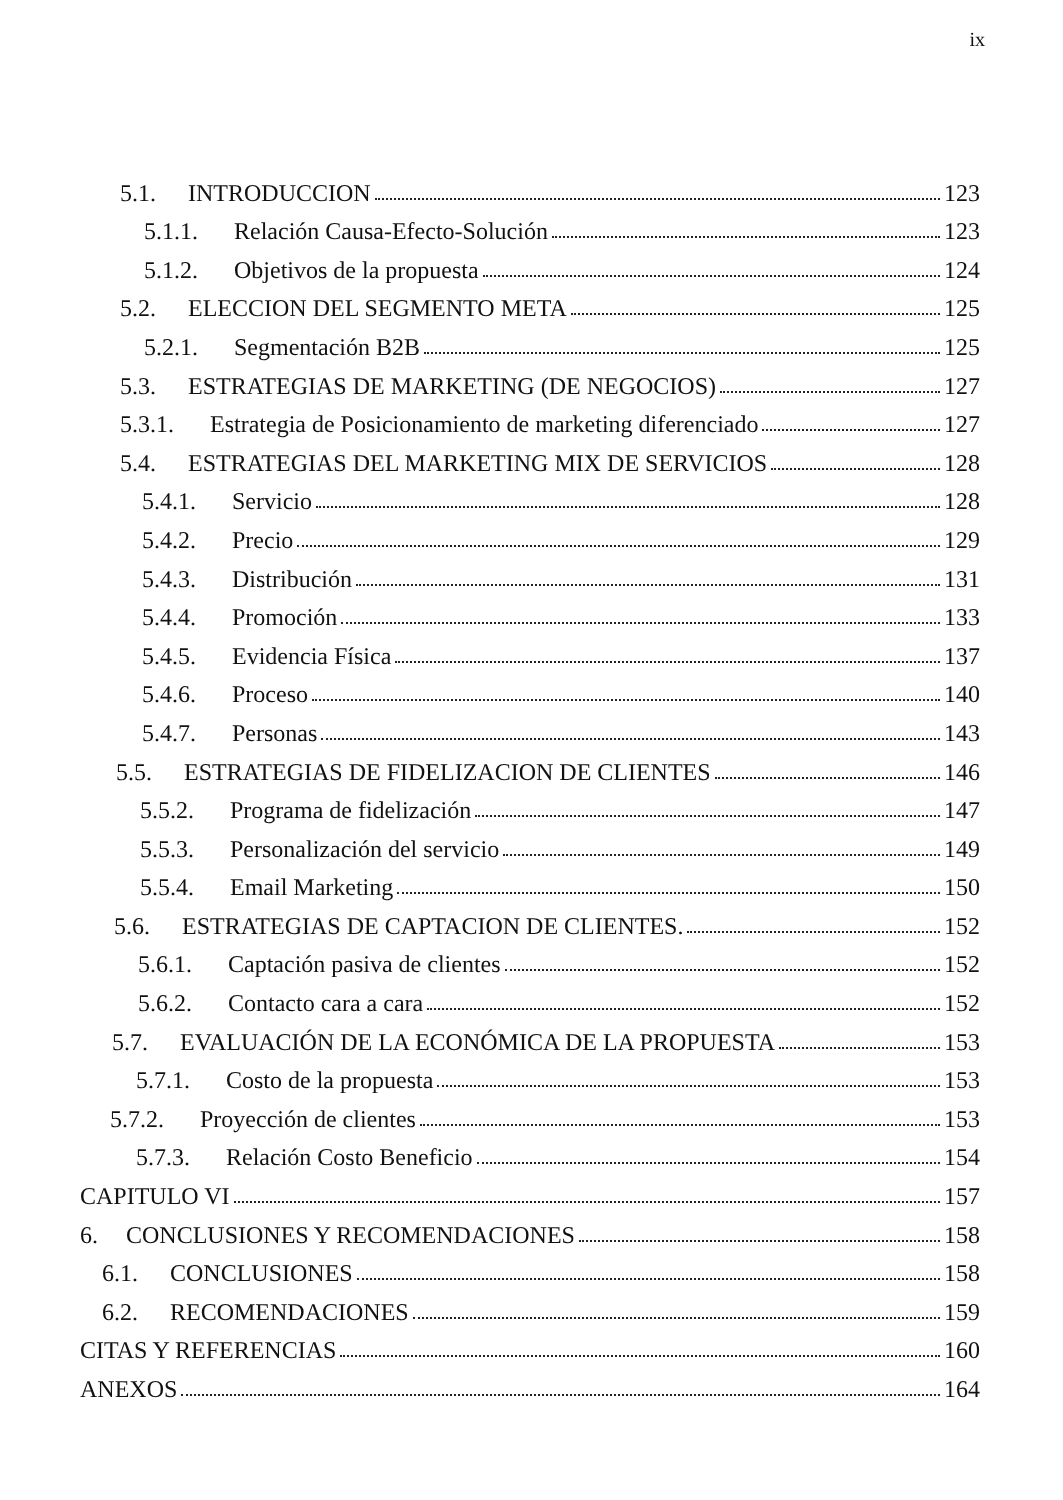ix
5.1. INTRODUCCION 123
5.1.1. Relación Causa-Efecto-Solución 123
5.1.2. Objetivos de la propuesta 124
5.2. ELECCION DEL SEGMENTO META 125
5.2.1. Segmentación B2B 125
5.3. ESTRATEGIAS DE MARKETING (DE NEGOCIOS) 127
5.3.1. Estrategia de Posicionamiento de marketing diferenciado 127
5.4. ESTRATEGIAS DEL MARKETING MIX DE SERVICIOS 128
5.4.1. Servicio 128
5.4.2. Precio 129
5.4.3. Distribución 131
5.4.4. Promoción 133
5.4.5. Evidencia Física 137
5.4.6. Proceso 140
5.4.7. Personas 143
5.5. ESTRATEGIAS DE FIDELIZACION DE CLIENTES 146
5.5.2. Programa de fidelización 147
5.5.3. Personalización del servicio 149
5.5.4. Email Marketing 150
5.6. ESTRATEGIAS DE CAPTACION DE CLIENTES. 152
5.6.1. Captación pasiva de clientes 152
5.6.2. Contacto cara a cara 152
5.7. EVALUACIÓN DE LA ECONÓMICA DE LA PROPUESTA 153
5.7.1. Costo de la propuesta 153
5.7.2. Proyección de clientes 153
5.7.3. Relación Costo Beneficio 154
CAPITULO VI 157
6. CONCLUSIONES Y RECOMENDACIONES 158
6.1. CONCLUSIONES 158
6.2. RECOMENDACIONES 159
CITAS Y REFERENCIAS 160
ANEXOS 164